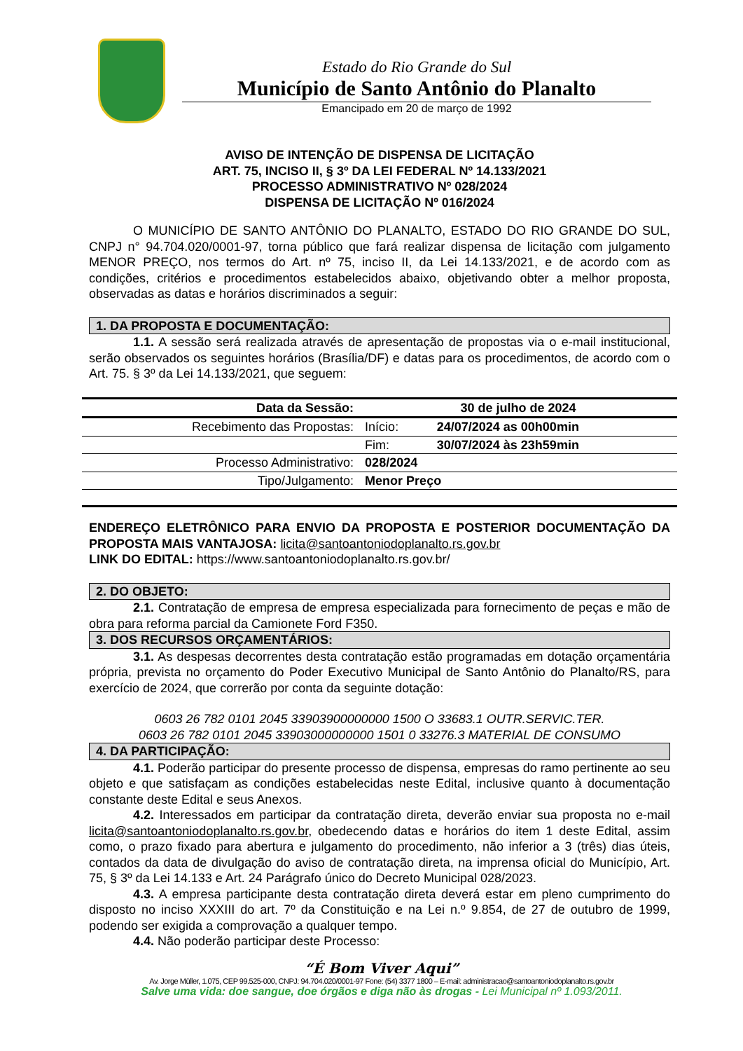Estado do Rio Grande do Sul
Município de Santo Antônio do Planalto
Emancipado em 20 de março de 1992
AVISO DE INTENÇÃO DE DISPENSA DE LICITAÇÃO
ART. 75, INCISO II, § 3º DA LEI FEDERAL Nº 14.133/2021
PROCESSO ADMINISTRATIVO Nº 028/2024
DISPENSA DE LICITAÇÃO Nº 016/2024
O MUNICÍPIO DE SANTO ANTÔNIO DO PLANALTO, ESTADO DO RIO GRANDE DO SUL, CNPJ n° 94.704.020/0001-97, torna público que fará realizar dispensa de licitação com julgamento MENOR PREÇO, nos termos do Art. nº 75, inciso II, da Lei 14.133/2021, e de acordo com as condições, critérios e procedimentos estabelecidos abaixo, objetivando obter a melhor proposta, observadas as datas e horários discriminados a seguir:
1. DA PROPOSTA E DOCUMENTAÇÃO:
1.1. A sessão será realizada através de apresentação de propostas via o e-mail institucional, serão observados os seguintes horários (Brasília/DF) e datas para os procedimentos, de acordo com o Art. 75. § 3º da Lei 14.133/2021, que seguem:
| Data da Sessão: | 30 de julho de 2024 | |
| Recebimento das Propostas: | Início: | 24/07/2024 as 00h00min |
| | Fim: | 30/07/2024 às 23h59min |
| Processo Administrativo: | 028/2024 | |
| Tipo/Julgamento: | Menor Preço | |
ENDEREÇO ELETRÔNICO PARA ENVIO DA PROPOSTA E POSTERIOR DOCUMENTAÇÃO DA PROPOSTA MAIS VANTAJOSA: licita@santoantoniodoplanalto.rs.gov.br
LINK DO EDITAL: https://www.santoantoniodoplanalto.rs.gov.br/
2. DO OBJETO:
2.1. Contratação de empresa de empresa especializada para fornecimento de peças e mão de obra para reforma parcial da Camionete Ford F350.
3. DOS RECURSOS ORÇAMENTÁRIOS:
3.1. As despesas decorrentes desta contratação estão programadas em dotação orçamentária própria, prevista no orçamento do Poder Executivo Municipal de Santo Antônio do Planalto/RS, para exercício de 2024, que correrão por conta da seguinte dotação:
0603 26 782 0101 2045 33903900000000 1500 O 33683.1 OUTR.SERVIC.TER.
0603 26 782 0101 2045 33903000000000 1501 0 33276.3 MATERIAL DE CONSUMO
4. DA PARTICIPAÇÃO:
4.1. Poderão participar do presente processo de dispensa, empresas do ramo pertinente ao seu objeto e que satisfaçam as condições estabelecidas neste Edital, inclusive quanto à documentação constante deste Edital e seus Anexos.
4.2. Interessados em participar da contratação direta, deverão enviar sua proposta no e-mail licita@santoantoniodoplanalto.rs.gov.br, obedecendo datas e horários do item 1 deste Edital, assim como, o prazo fixado para abertura e julgamento do procedimento, não inferior a 3 (três) dias úteis, contados da data de divulgação do aviso de contratação direta, na imprensa oficial do Município, Art. 75, § 3º da Lei 14.133 e Art. 24 Parágrafo único do Decreto Municipal 028/2023.
4.3. A empresa participante desta contratação direta deverá estar em pleno cumprimento do disposto no inciso XXXIII do art. 7º da Constituição e na Lei n.º 9.854, de 27 de outubro de 1999, podendo ser exigida a comprovação a qualquer tempo.
4.4. Não poderão participar deste Processo:
“É Bom Viver Aqui”
Av. Jorge Müller, 1.075, CEP 99.525-000, CNPJ: 94.704.020/0001-97 Fone: (54) 3377 1800 – E-mail: administracao@santoantoniodoplanalto.rs.gov.br
Salve uma vida: doe sangue, doe órgãos e diga não às drogas - Lei Municipal nº 1.093/2011.